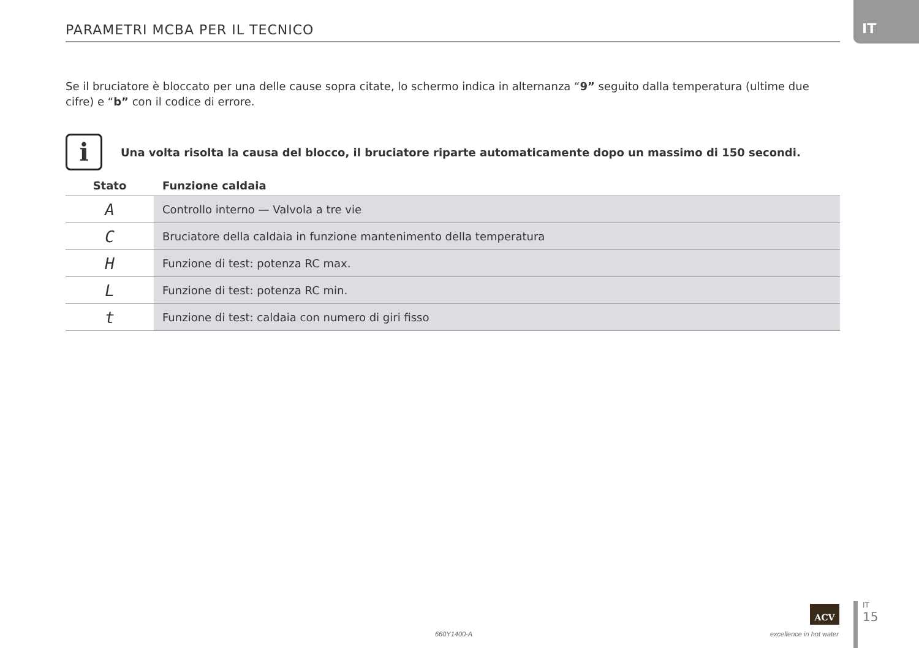PARAMETRI MCBA PER IL TECNICO
IT
Se il bruciatore è bloccato per una delle cause sopra citate, lo schermo indica in alternanza “9” seguito dalla temperatura (ultime due cifre) e “b” con il codice di errore.
i
Una volta risolta la causa del blocco, il bruciatore riparte automaticamente dopo un massimo di 150 secondi.
| Stato | Funzione caldaia |
| --- | --- |
| A | Controllo interno — Valvola a tre vie |
| C | Bruciatore della caldaia in funzione mantenimento della temperatura |
| H | Funzione di test: potenza RC max. |
| L | Funzione di test: potenza RC min. |
| t | Funzione di test: caldaia con numero di giri fisso |
ACV
660Y1400-A excellence in hot water
IT
15